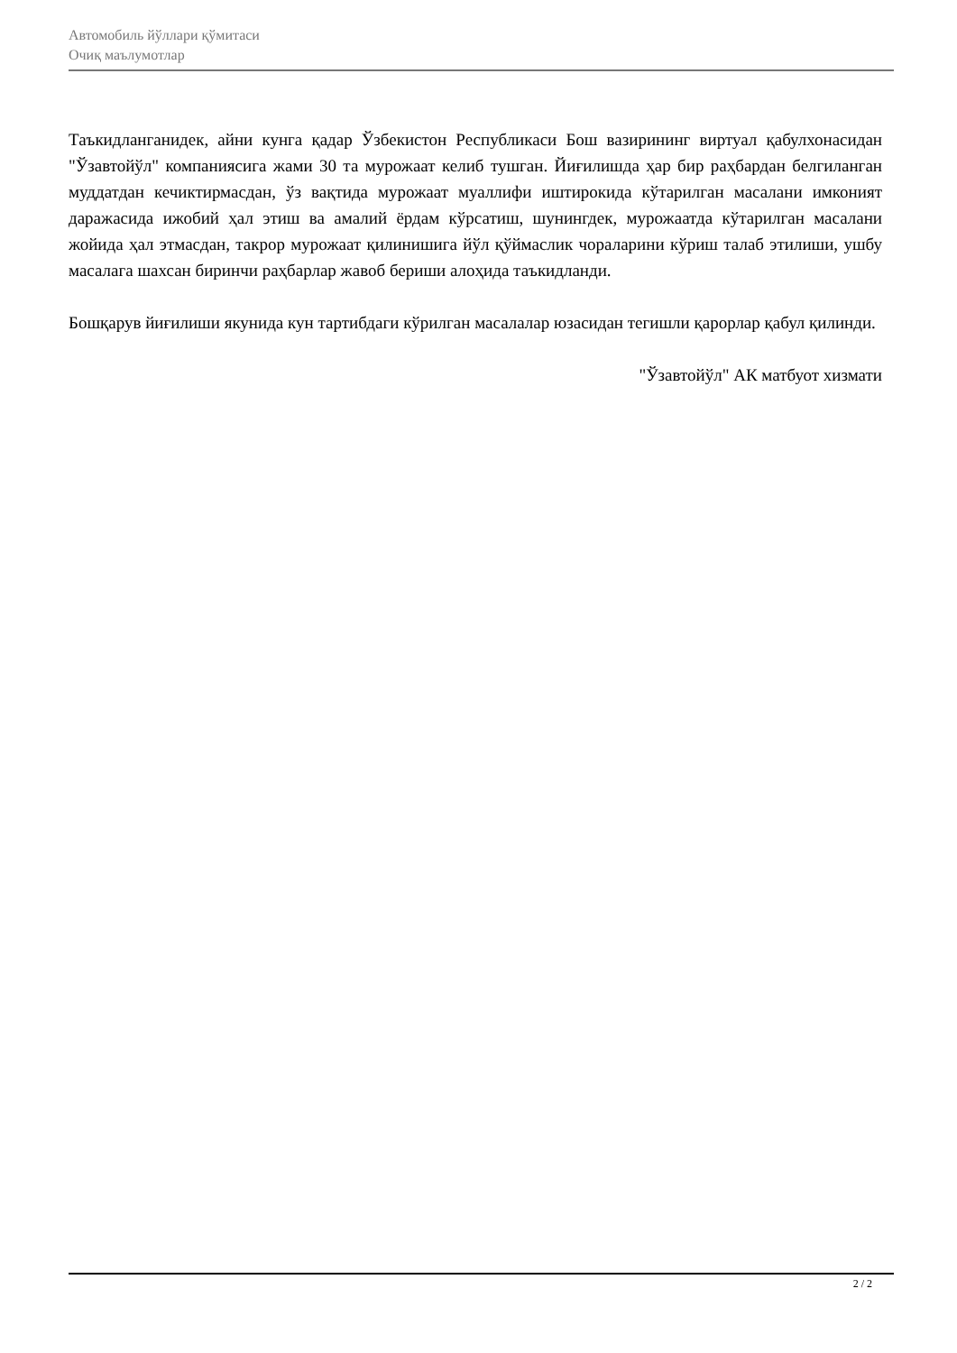Автомобиль йўллари қўмитаси
Очиқ маълумотлар
Таъкидланганидек, айни кунга қадар Ўзбекистон Республикаси Бош вазирининг виртуал қабулхонасидан "Ўзавтойўл" компаниясига жами 30 та мурожаат келиб тушган. Йиғилишда ҳар бир раҳбардан белгиланган муддатдан кечиктирмасдан, ўз вақтида мурожаат муаллифи иштирокида кўтарилган масалани имконият даражасида ижобий ҳал этиш ва амалий ёрдам кўрсатиш, шунингдек, мурожаатда кўтарилган масалани жойида ҳал этмасдан, такрор мурожаат қилинишига йўл қўймаслик чораларини кўриш талаб этилиши, ушбу масалага шахсан биринчи раҳбарлар жавоб бериши алоҳида таъкидланди.
Бошқарув йиғилиши якунида кун тартибдаги кўрилган масалалар юзасидан тегишли қарорлар қабул қилинди.
"Ўзавтойўл" АК матбуот хизмати
2 / 2